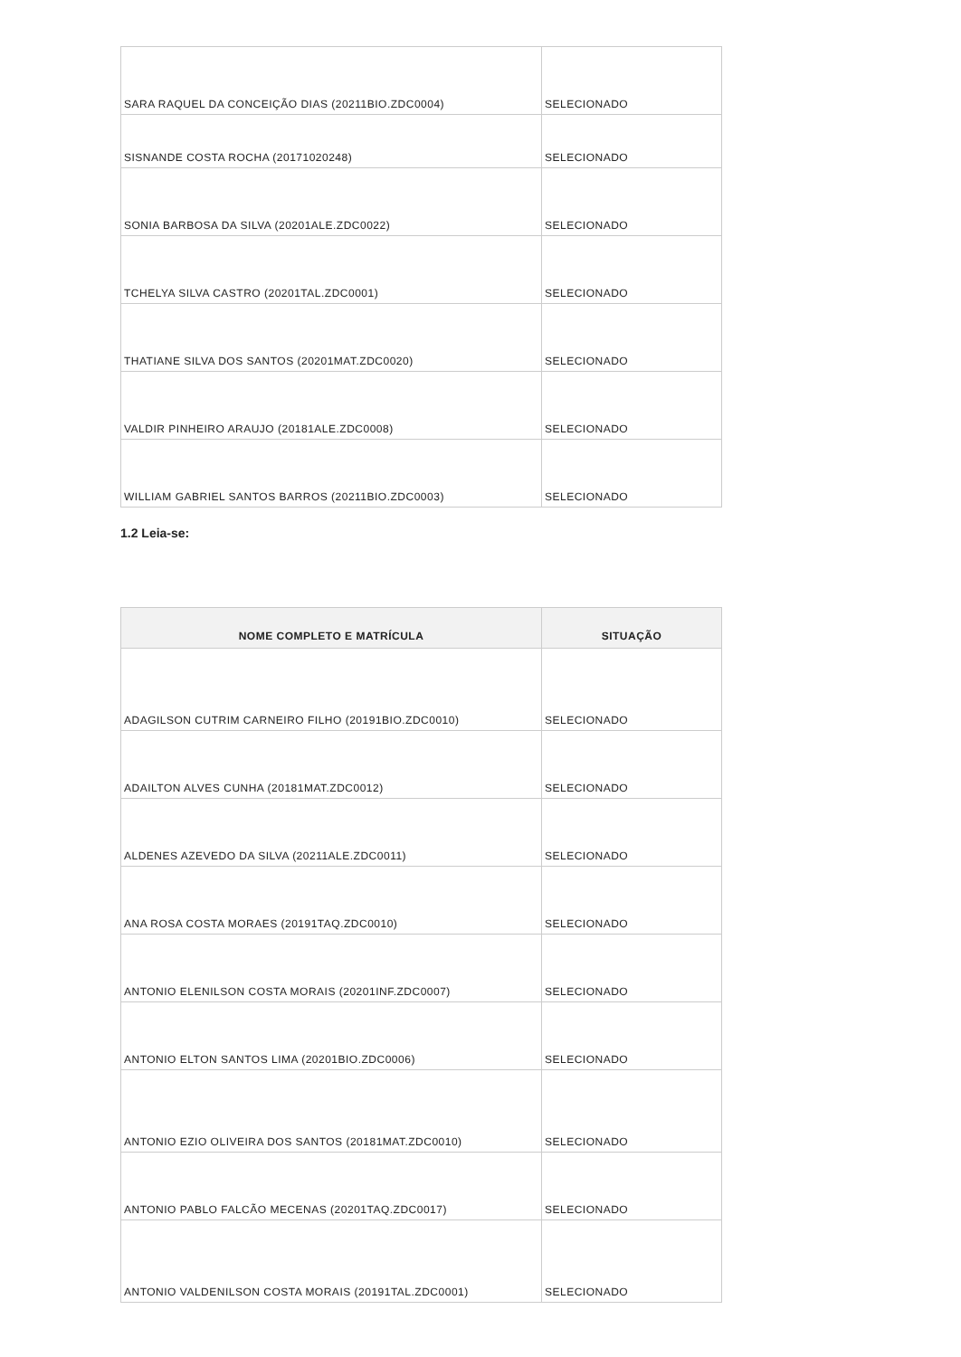| SARA RAQUEL DA CONCEIÇÃO DIAS (20211BIO.ZDC0004) | SELECIONADO |
| SISNANDE COSTA ROCHA (20171020248) | SELECIONADO |
| SONIA BARBOSA DA SILVA (20201ALE.ZDC0022) | SELECIONADO |
| TCHELYA SILVA CASTRO (20201TAL.ZDC0001) | SELECIONADO |
| THATIANE SILVA DOS SANTOS (20201MAT.ZDC0020) | SELECIONADO |
| VALDIR PINHEIRO ARAUJO (20181ALE.ZDC0008) | SELECIONADO |
| WILLIAM GABRIEL SANTOS BARROS (20211BIO.ZDC0003) | SELECIONADO |
1.2 Leia-se:
| NOME COMPLETO E MATRÍCULA | SITUAÇÃO |
| --- | --- |
| ADAGILSON CUTRIM CARNEIRO FILHO (20191BIO.ZDC0010) | SELECIONADO |
| ADAILTON ALVES CUNHA (20181MAT.ZDC0012) | SELECIONADO |
| ALDENES AZEVEDO DA SILVA (20211ALE.ZDC0011) | SELECIONADO |
| ANA ROSA COSTA MORAES (20191TAQ.ZDC0010) | SELECIONADO |
| ANTONIO ELENILSON COSTA MORAIS (20201INF.ZDC0007) | SELECIONADO |
| ANTONIO ELTON SANTOS LIMA (20201BIO.ZDC0006) | SELECIONADO |
| ANTONIO EZIO OLIVEIRA DOS SANTOS (20181MAT.ZDC0010) | SELECIONADO |
| ANTONIO PABLO FALCÃO MECENAS (20201TAQ.ZDC0017) | SELECIONADO |
| ANTONIO VALDENILSON COSTA MORAIS (20191TAL.ZDC0001) | SELECIONADO |